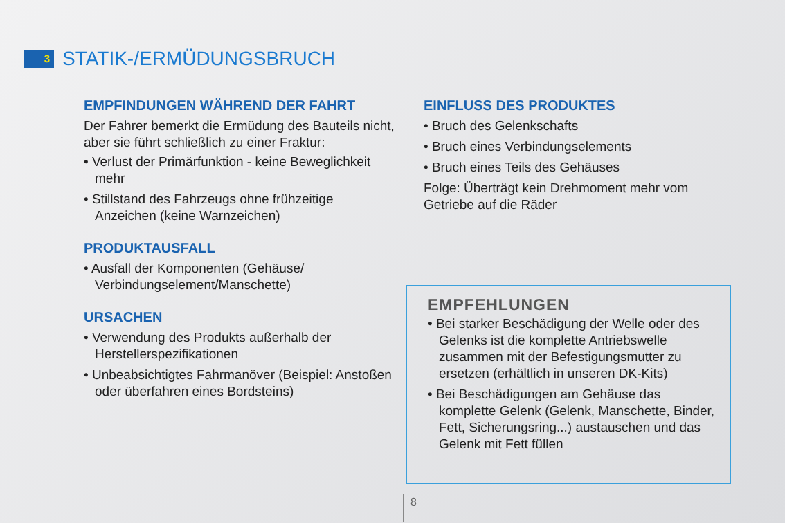3
STATIK-/ERMÜDUNGSBRUCH
EMPFINDUNGEN WÄHREND DER FAHRT
Der Fahrer bemerkt die Ermüdung des Bauteils nicht, aber sie führt schließlich zu einer Fraktur:
• Verlust der Primärfunktion - keine Beweglichkeit mehr
• Stillstand des Fahrzeugs ohne frühzeitige Anzeichen (keine Warnzeichen)
PRODUKTAUSFALL
• Ausfall der Komponenten (Gehäuse/ Verbindungselement/Manschette)
URSACHEN
• Verwendung des Produkts außerhalb der Herstellerspezifikationen
• Unbeabsichtigtes Fahrmanöver (Beispiel: Anstoßen oder überfahren eines Bordsteins)
EINFLUSS DES PRODUKTES
• Bruch des Gelenkschafts
• Bruch eines Verbindungselements
• Bruch eines Teils des Gehäuses
Folge: Überträgt kein Drehmoment mehr vom Getriebe auf die Räder
EMPFEHLUNGEN
• Bei starker Beschädigung der Welle oder des Gelenks ist die komplette Antriebswelle zusammen mit der Befestigungsmutter zu ersetzen (erhältlich in unseren DK-Kits)
• Bei Beschädigungen am Gehäuse das komplette Gelenk (Gelenk, Manschette, Binder, Fett, Sicherungsring...) austauschen und das Gelenk mit Fett füllen
8